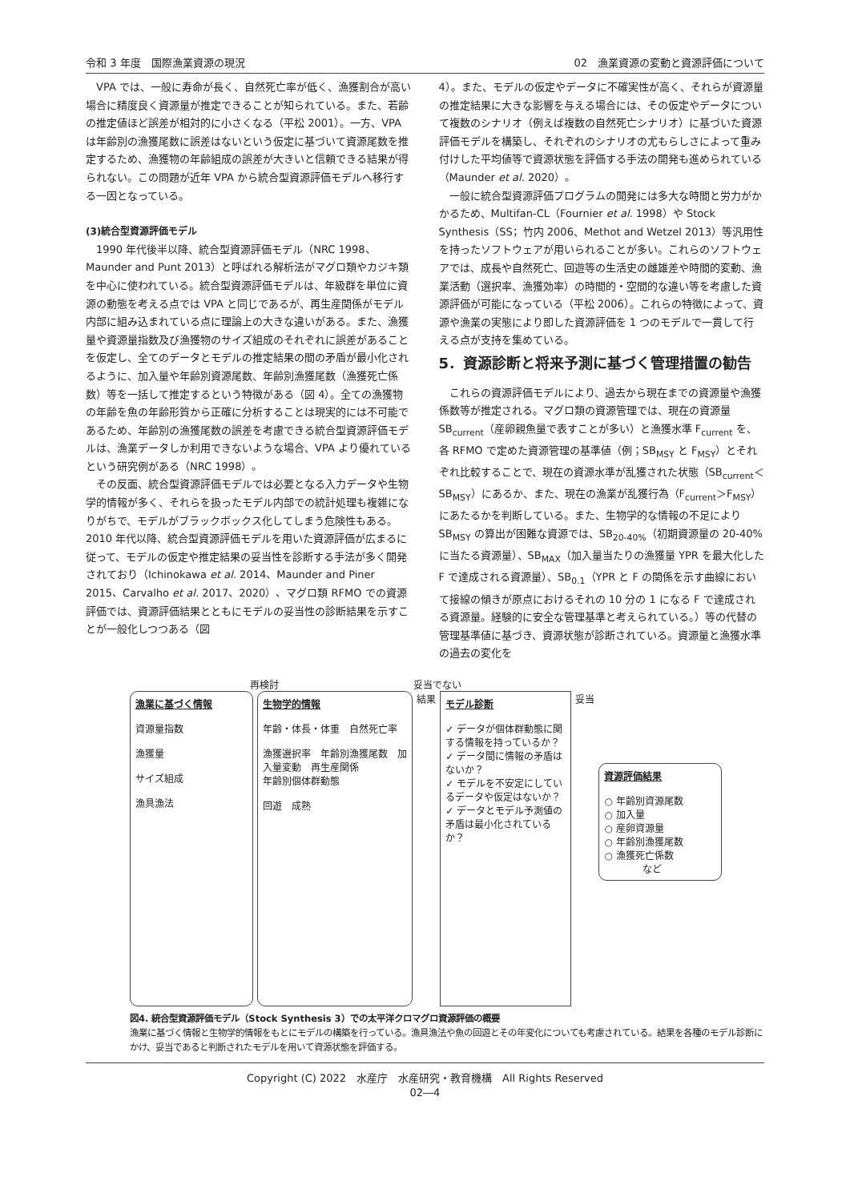令和 3 年度　国際漁業資源の現況 02　漁業資源の変動と資源評価について
VPA では、一般に寿命が長く、自然死亡率が低く、漁獲割合が高い場合に精度良く資源量が推定できることが知られている。また、若齢の推定値ほど誤差が相対的に小さくなる（平松 2001）。一方、VPA は年齢別の漁獲尾数に誤差はないという仮定に基づいて資源尾数を推定するため、漁獲物の年齢組成の誤差が大きいと信頼できる結果が得られない。この問題が近年 VPA から統合型資源評価モデルへ移行する一因となっている。
(3)統合型資源評価モデル
1990 年代後半以降、統合型資源評価モデル（NRC 1998、Maunder and Punt 2013）と呼ばれる解析法がマグロ類やカジキ類を中心に使われている。統合型資源評価モデルは、年級群を単位に資源の動態を考える点では VPA と同じであるが、再生産関係がモデル内部に組み込まれている点に理論上の大きな違いがある。また、漁獲量や資源量指数及び漁獲物のサイズ組成のそれぞれに誤差があることを仮定し、全てのデータとモデルの推定結果の間の矛盾が最小化されるように、加入量や年齢別資源尾数、年齢別漁獲尾数（漁獲死亡係数）等を一括して推定するという特徴がある（図 4）。全ての漁獲物の年齢を魚の年齢形質から正確に分析することは現実的には不可能であるため、年齢別の漁獲尾数の誤差を考慮できる統合型資源評価モデルは、漁業データしか利用できないような場合、VPA より優れているという研究例がある（NRC 1998）。
その反面、統合型資源評価モデルでは必要となる入力データや生物学的情報が多く、それらを扱ったモデル内部での統計処理も複雑になりがちで、モデルがブラックボックス化してしまう危険性もある。2010 年代以降、統合型資源評価モデルを用いた資源評価が広まるに従って、モデルの仮定や推定結果の妥当性を診断する手法が多く開発されており（Ichinokawa et al. 2014、Maunder and Piner 2015、Carvalho et al. 2017、2020）、マグロ類 RFMO での資源評価では、資源評価結果とともにモデルの妥当性の診断結果を示すことが一般化しつつある（図
4）。また、モデルの仮定やデータに不確実性が高く、それらが資源量の推定結果に大きな影響を与える場合には、その仮定やデータについて複数のシナリオ（例えば複数の自然死亡シナリオ）に基づいた資源評価モデルを構築し、それぞれのシナリオの尤もらしさによって重み付けした平均値等で資源状態を評価する手法の開発も進められている（Maunder et al. 2020）。
一般に統合型資源評価プログラムの開発には多大な時間と労力がかかるため、Multifan-CL（Fournier et al. 1998）や Stock Synthesis（SS；竹内 2006、Methot and Wetzel 2013）等汎用性を持ったソフトウェアが用いられることが多い。これらのソフトウェアでは、成長や自然死亡、回遊等の生活史の雌雄差や時間的変動、漁業活動（選択率、漁獲効率）の時間的・空間的な違い等を考慮した資源評価が可能になっている（平松 2006）。これらの特徴によって、資源や漁業の実態により即した資源評価を 1 つのモデルで一貫して行える点が支持を集めている。
5．資源診断と将来予測に基づく管理措置の勧告
これらの資源評価モデルにより、過去から現在までの資源量や漁獲係数等が推定される。マグロ類の資源管理では、現在の資源量 SB<sub>current</sub>（産卵親魚量で表すことが多い）と漁獲水準 F<sub>current</sub> を、各 RFMO で定めた資源管理の基準値（例；SB<sub>MSY</sub> と F<sub>MSY</sub>）とそれぞれ比較することで、現在の資源水準が乱獲された状態（SB<sub>current</sub>＜SB<sub>MSY</sub>）にあるか、また、現在の漁業が乱獲行為（F<sub>current</sub>＞F<sub>MSY</sub>）にあたるかを判断している。また、生物学的な情報の不足により SB<sub>MSY</sub> の算出が困難な資源では、SB<sub>20-40%</sub>（初期資源量の 20-40%に当たる資源量）、SB<sub>MAX</sub>（加入量当たりの漁獲量 YPR を最大化した F で達成される資源量）、SB<sub>0.1</sub>（YPR と F の関係を示す曲線において接線の傾きが原点におけるそれの 10 分の 1 になる F で達成される資源量。経験的に安全な管理基準と考えられている。）等の代替の管理基準値に基づき、資源状態が診断されている。資源量と漁獲水準の過去の変化を
再検討　　　　　　　　　　　　　　妥当でない
漁業に基づく情報
資源量指数
漁獲量
サイズ組成
漁具漁法
生物学的情報
年齢・体長・体重　自然死亡率
漁獲選択率　年齢別漁獲尾数　加入量変動　再生産関係
年齢別個体群動態
回遊　成熟
結果
モデル診断
✓ データが個体群動態に関する情報を持っているか？
✓ データ間に情報の矛盾はないか？
✓ モデルを不安定にしているデータや仮定はないか？
✓ データとモデル予測値の矛盾は最小化されているか？
妥当
資源評価結果
○ 年齢別資源尾数
○ 加入量
○ 産卵資源量
○ 年齢別漁獲尾数
○ 漁獲死亡係数
　　　　など
図4. 統合型資源評価モデル（Stock Synthesis 3）での太平洋クロマグロ資源評価の概要
漁業に基づく情報と生物学的情報をもとにモデルの構築を行っている。漁具漁法や魚の回遊とその年変化についても考慮されている。結果を各種のモデル診断にかけ、妥当であると判断されたモデルを用いて資源状態を評価する。
Copyright (C) 2022　水産庁　水産研究・教育機構　All Rights Reserved
02―4